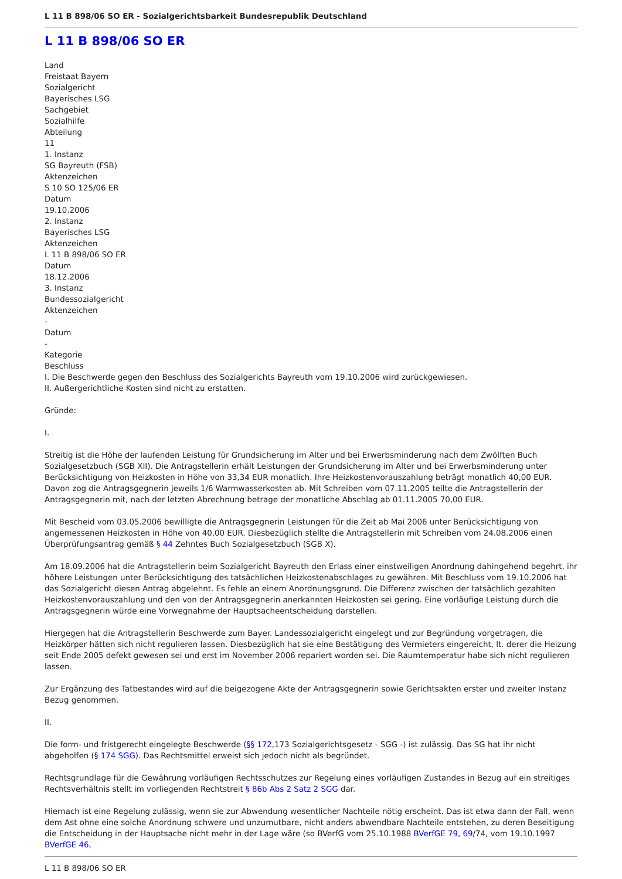L 11 B 898/06 SO ER - Sozialgerichtsbarkeit Bundesrepublik Deutschland
L 11 B 898/06 SO ER
Land
Freistaat Bayern
Sozialgericht
Bayerisches LSG
Sachgebiet
Sozialhilfe
Abteilung
11
1. Instanz
SG Bayreuth (FSB)
Aktenzeichen
S 10 SO 125/06 ER
Datum
19.10.2006
2. Instanz
Bayerisches LSG
Aktenzeichen
L 11 B 898/06 SO ER
Datum
18.12.2006
3. Instanz
Bundessozialgericht
Aktenzeichen
-
Datum
-
Kategorie
Beschluss
I. Die Beschwerde gegen den Beschluss des Sozialgerichts Bayreuth vom 19.10.2006 wird zurückgewiesen.
II. Außergerichtliche Kosten sind nicht zu erstatten.
Gründe:
I.
Streitig ist die Höhe der laufenden Leistung für Grundsicherung im Alter und bei Erwerbsminderung nach dem Zwölften Buch Sozialgesetzbuch (SGB XII). Die Antragstellerin erhält Leistungen der Grundsicherung im Alter und bei Erwerbsminderung unter Berücksichtigung von Heizkosten in Höhe von 33,34 EUR monatlich. Ihre Heizkostenvorauszahlung beträgt monatlich 40,00 EUR. Davon zog die Antragsgegnerin jeweils 1/6 Warmwasserkosten ab. Mit Schreiben vom 07.11.2005 teilte die Antragstellerin der Antragsgegnerin mit, nach der letzten Abrechnung betrage der monatliche Abschlag ab 01.11.2005 70,00 EUR.
Mit Bescheid vom 03.05.2006 bewilligte die Antragsgegnerin Leistungen für die Zeit ab Mai 2006 unter Berücksichtigung von angemessenen Heizkosten in Höhe von 40,00 EUR. Diesbezüglich stellte die Antragstellerin mit Schreiben vom 24.08.2006 einen Überprüfungsantrag gemäß § 44 Zehntes Buch Sozialgesetzbuch (SGB X).
Am 18.09.2006 hat die Antragstellerin beim Sozialgericht Bayreuth den Erlass einer einstweiligen Anordnung dahingehend begehrt, ihr höhere Leistungen unter Berücksichtigung des tatsächlichen Heizkostenabschlages zu gewähren. Mit Beschluss vom 19.10.2006 hat das Sozialgericht diesen Antrag abgelehnt. Es fehle an einem Anordnungsgrund. Die Differenz zwischen der tatsächlich gezahlten Heizkostenvorauszahlung und den von der Antragsgegnerin anerkannten Heizkosten sei gering. Eine vorläufige Leistung durch die Antragsgegnerin würde eine Vorwegnahme der Hauptsacheentscheidung darstellen.
Hiergegen hat die Antragstellerin Beschwerde zum Bayer. Landessozialgericht eingelegt und zur Begründung vorgetragen, die Heizkörper hätten sich nicht regulieren lassen. Diesbezüglich hat sie eine Bestätigung des Vermieters eingereicht, lt. derer die Heizung seit Ende 2005 defekt gewesen sei und erst im November 2006 repariert worden sei. Die Raumtemperatur habe sich nicht regulieren lassen.
Zur Ergänzung des Tatbestandes wird auf die beigezogene Akte der Antragsgegnerin sowie Gerichtsakten erster und zweiter Instanz Bezug genommen.
II.
Die form- und fristgerecht eingelegte Beschwerde (§§ 172,173 Sozialgerichtsgesetz - SGG -) ist zulässig. Das SG hat ihr nicht abgeholfen (§ 174 SGG). Das Rechtsmittel erweist sich jedoch nicht als begründet.
Rechtsgrundlage für die Gewährung vorläufigen Rechtsschutzes zur Regelung eines vorläufigen Zustandes in Bezug auf ein streitiges Rechtsverhältnis stellt im vorliegenden Rechtstreit § 86b Abs 2 Satz 2 SGG dar.
Hiernach ist eine Regelung zulässig, wenn sie zur Abwendung wesentlicher Nachteile nötig erscheint. Das ist etwa dann der Fall, wenn dem Ast ohne eine solche Anordnung schwere und unzumutbare, nicht anders abwendbare Nachteile entstehen, zu deren Beseitigung die Entscheidung in der Hauptsache nicht mehr in der Lage wäre (so BVerfG vom 25.10.1988 BVerfGE 79, 69/74, vom 19.10.1997 BVerfGE 46,
L 11 B 898/06 SO ER